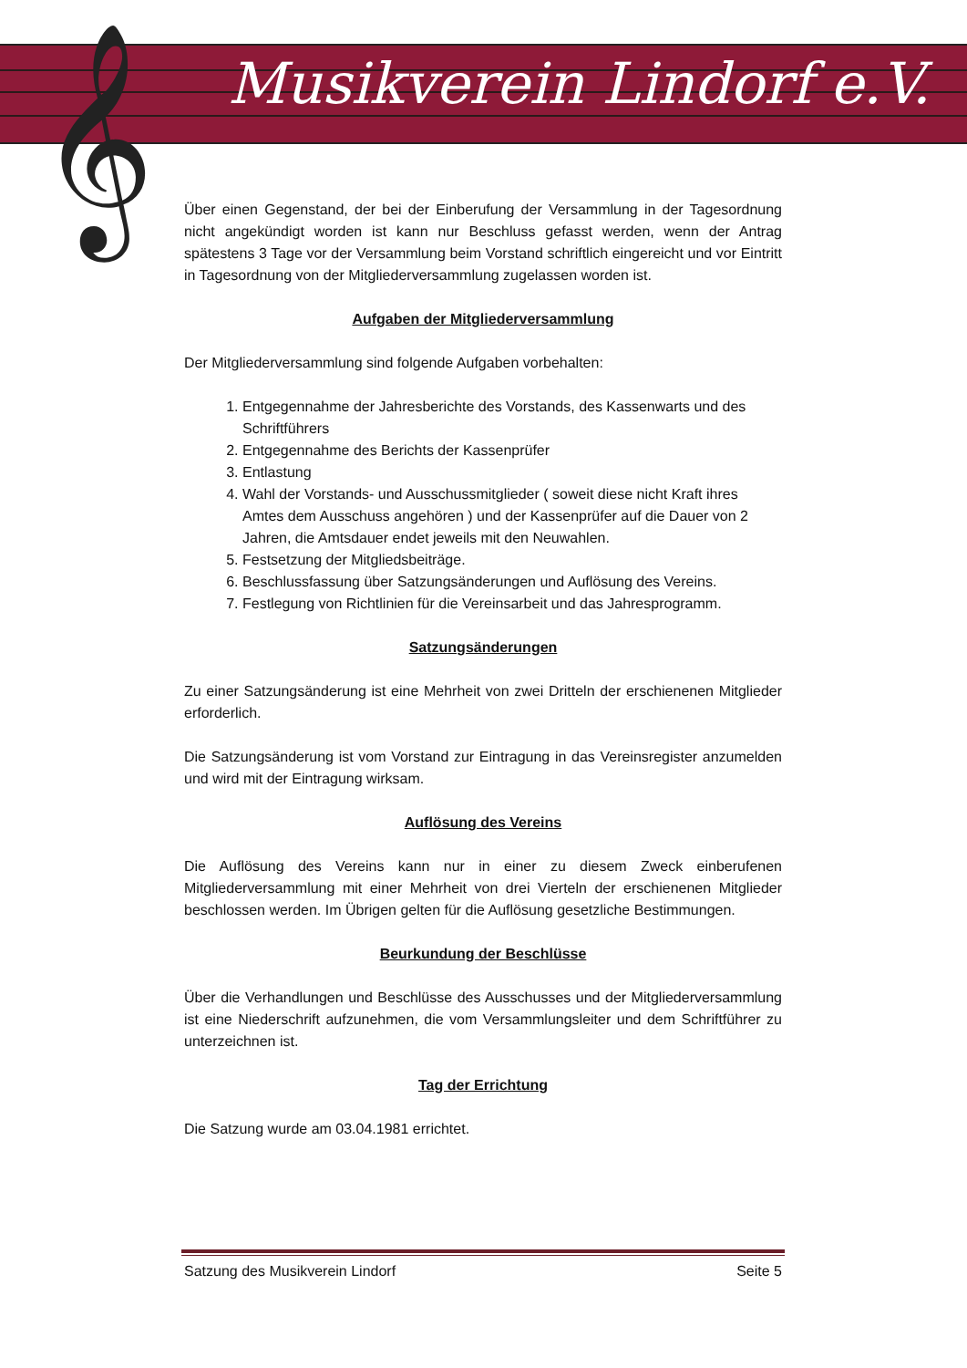𝄞 Musikverein Lindorf e.V.
Über einen Gegenstand, der bei der Einberufung der Versammlung in der Tagesordnung nicht angekündigt worden ist kann nur Beschluss gefasst werden, wenn der Antrag spätestens 3 Tage vor der Versammlung beim Vorstand schriftlich eingereicht und vor Eintritt in Tagesordnung von der Mitgliederversammlung zugelassen worden ist.
Aufgaben der Mitgliederversammlung
Der Mitgliederversammlung sind folgende Aufgaben vorbehalten:
1. Entgegennahme der Jahresberichte des Vorstands, des Kassenwarts und des Schriftführers
2. Entgegennahme des Berichts der Kassenprüfer
3. Entlastung
4. Wahl der Vorstands- und Ausschussmitglieder ( soweit diese nicht Kraft ihres Amtes dem Ausschuss angehören ) und der Kassenprüfer auf die Dauer von 2 Jahren, die Amtsdauer endet jeweils mit den Neuwahlen.
5. Festsetzung der Mitgliedsbeiträge.
6. Beschlussfassung über Satzungsänderungen und Auflösung des Vereins.
7. Festlegung von Richtlinien für die Vereinsarbeit und das Jahresprogramm.
Satzungsänderungen
Zu einer Satzungsänderung ist eine Mehrheit von zwei Dritteln der erschienenen Mitglieder erforderlich.
Die Satzungsänderung ist vom Vorstand zur Eintragung in das Vereinsregister anzumelden und wird mit der Eintragung wirksam.
Auflösung des Vereins
Die Auflösung des Vereins kann nur in einer zu diesem Zweck einberufenen Mitgliederversammlung mit einer Mehrheit von drei Vierteln der erschienenen Mitglieder beschlossen werden. Im Übrigen gelten für die Auflösung gesetzliche Bestimmungen.
Beurkundung der Beschlüsse
Über die Verhandlungen und Beschlüsse des Ausschusses und der Mitgliederversammlung ist eine Niederschrift aufzunehmen, die vom Versammlungsleiter und dem Schriftführer zu unterzeichnen ist.
Tag der Errichtung
Die Satzung wurde am 03.04.1981 errichtet.
Satzung des Musikverein Lindorf Seite 5